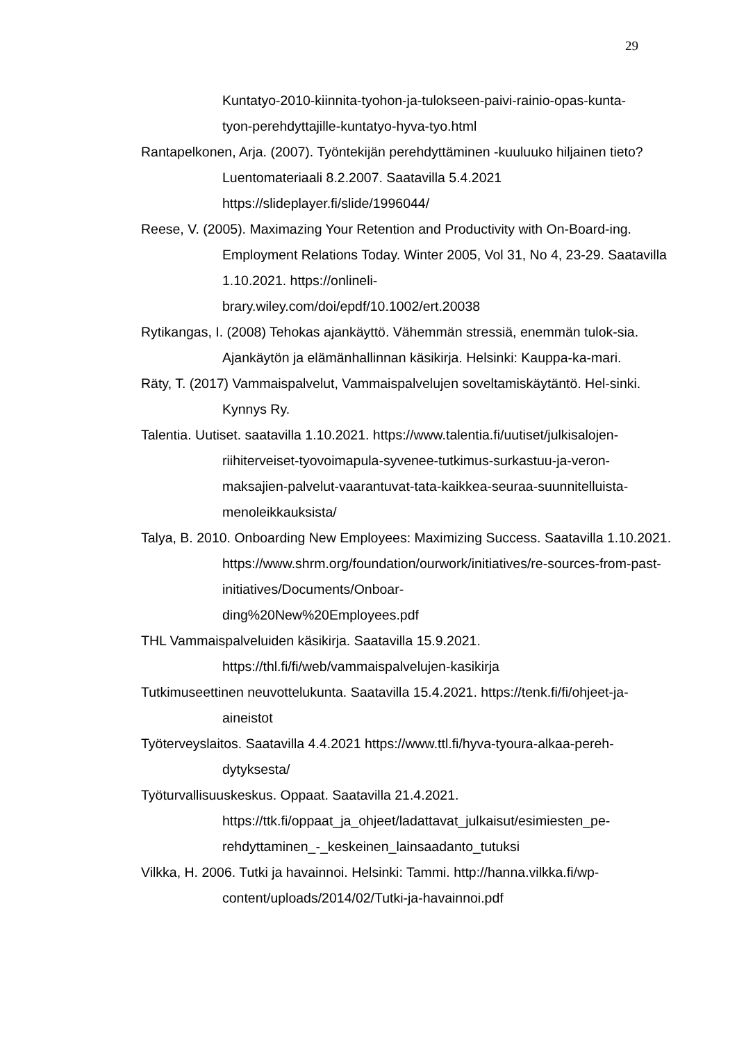29
Kuntatyo-2010-kiinnita-tyohon-ja-tulokseen-paivi-rainio-opas-kunta-
tyon-perehdyttajille-kuntatyo-hyva-tyo.html
Rantapelkonen, Arja. (2007). Työntekijän perehdyttäminen -kuuluuko hiljainen tieto? Luentomateriaali 8.2.2007. Saatavilla 5.4.2021
https://slideplayer.fi/slide/1996044/
Reese, V. (2005). Maximazing Your Retention and Productivity with On-Board-ing. Employment Relations Today. Winter 2005, Vol 31, No 4, 23-29. Saatavilla 1.10.2021. https://onlineli-
brary.wiley.com/doi/epdf/10.1002/ert.20038
Rytikangas, I. (2008) Tehokas ajankäyttö. Vähemmän stressiä, enemmän tulok-sia. Ajankäytön ja elämänhallinnan käsikirja. Helsinki: Kauppa-ka-mari.
Räty, T. (2017) Vammaispalvelut, Vammaispalvelujen soveltamiskäytäntö. Hel-sinki. Kynnys Ry.
Talentia. Uutiset. saatavilla 1.10.2021. https://www.talentia.fi/uutiset/julkisalojen-riihiterveiset-tyovoimapula-syvenee-tutkimus-surkastuu-ja-veron-maksajien-palvelut-vaarantuvat-tata-kaikkea-seuraa-suunnitelluista-menoleikkauksista/
Talya, B. 2010. Onboarding New Employees: Maximizing Success. Saatavilla 1.10.2021. https://www.shrm.org/foundation/ourwork/initiatives/re-sources-from-past-initiatives/Documents/Onboar-
ding%20New%20Employees.pdf
THL Vammaispalveluiden käsikirja. Saatavilla 15.9.2021.
https://thl.fi/fi/web/vammaispalvelujen-kasikirja
Tutkimuseettinen neuvottelukunta. Saatavilla 15.4.2021. https://tenk.fi/fi/ohjeet-ja-aineistot
Työterveyslaitos. Saatavilla 4.4.2021 https://www.ttl.fi/hyva-tyoura-alkaa-pereh-dytyksesta/
Työturvallisuuskeskus. Oppaat. Saatavilla 21.4.2021.
https://ttk.fi/oppaat_ja_ohjeet/ladattavat_julkaisut/esimiesten_pe-rehdyttaminen_-_keskeinen_lainsaadanto_tutuksi
Vilkka, H. 2006. Tutki ja havainnoi. Helsinki: Tammi. http://hanna.vilkka.fi/wp-content/uploads/2014/02/Tutki-ja-havainnoi.pdf